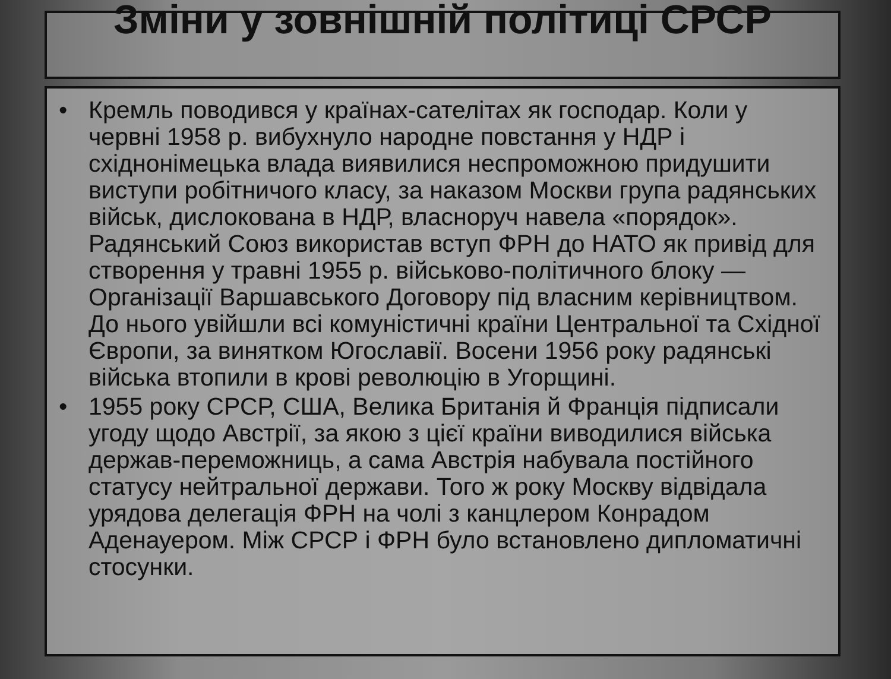Зміни у зовнішній політиці СРСР
• Кремль поводився у країнах-сателітах як господар. Коли у червні 1958 р. вибухнуло народне повстання у НДР і східнонімецька влада виявилися неспроможною придушити виступи робітничого класу, за наказом Москви група радянських військ, дислокована в НДР, власноруч навела «порядок». Радянський Союз використав вступ ФРН до НАТО як привід для створення у травні 1955 р. військово-політичного блоку — Організації Варшавського Договору під власним керівництвом. До нього увійшли всі комуністичні країни Центральної та Східної Європи, за винятком Югославії. Восени 1956 року радянські війська втопили в крові революцію в Угорщині.
• 1955 року СРСР, США, Велика Британія й Франція підписали угоду щодо Австрії, за якою з цієї країни виводилися війська держав-переможниць, а сама Австрія набувала постійного статусу нейтральної держави. Того ж року Москву відвідала урядова делегація ФРН на чолі з канцлером Конрадом Аденауером. Між СРСР і ФРН було встановлено дипломатичні стосунки.